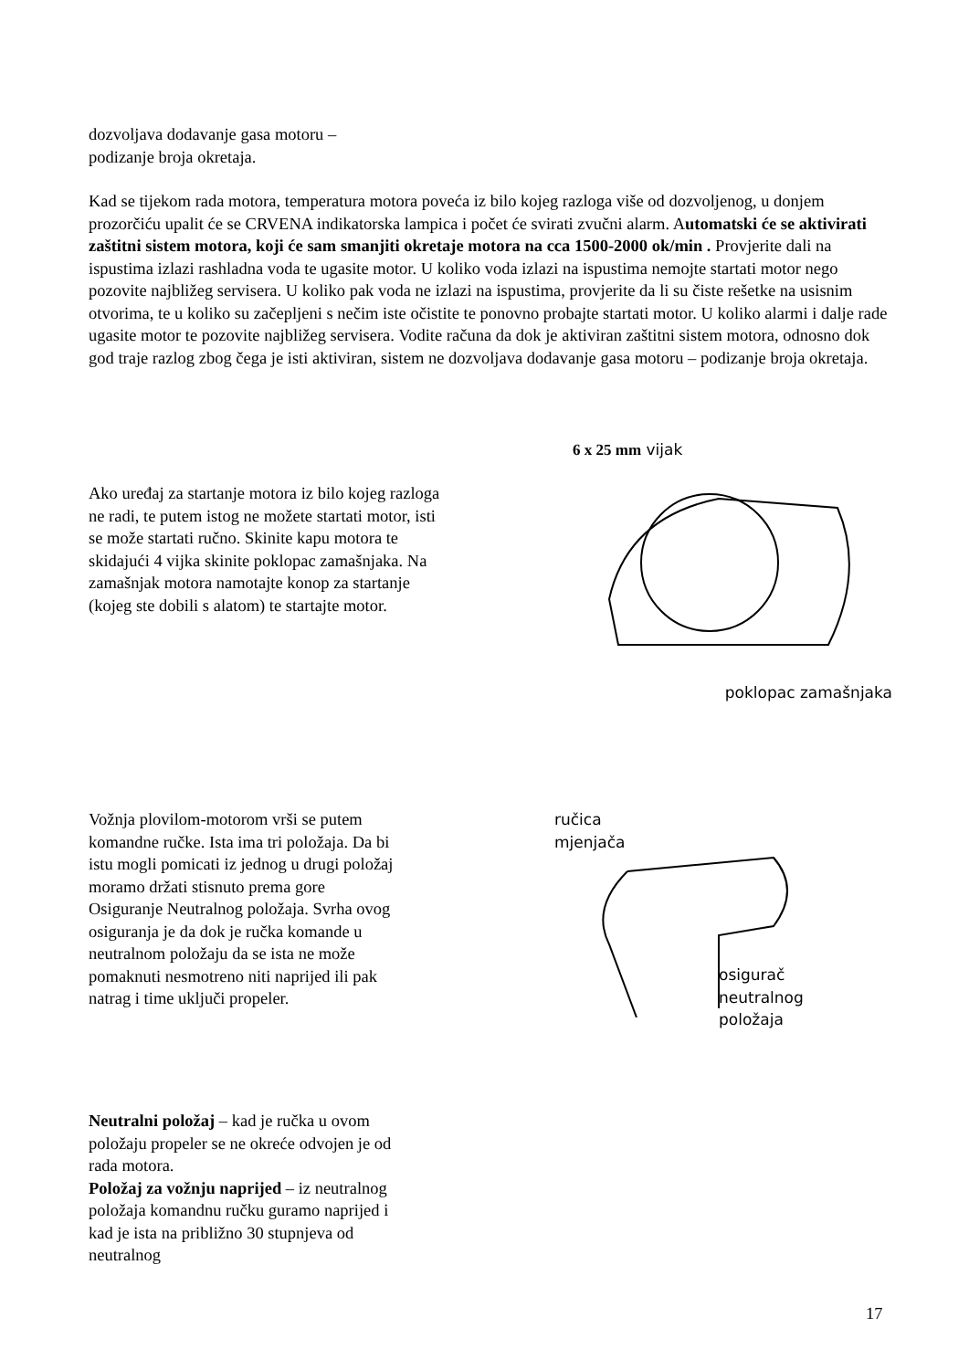dozvoljava dodavanje gasa motoru –
podizanje broja okretaja.
Kad se tijekom rada motora, temperatura motora poveća iz bilo kojeg razloga više od dozvoljenog, u donjem prozorčiću upalit će se CRVENA indikatorska lampica i počet će svirati zvučni alarm. Automatski će se aktivirati zaštitni sistem motora, koji će sam smanjiti okretaje motora na cca 1500-2000 ok/min . Provjerite dali na ispustima izlazi rashladna voda te ugasite motor. U koliko voda izlazi na ispustima nemojte startati motor nego pozovite najbližeg servisera. U koliko pak voda ne izlazi na ispustima, provjerite da li su čiste rešetke na usisnim otvorima, te u koliko su začepljeni s nečim iste očistite te ponovno probajte startati motor. U koliko alarmi i dalje rade ugasite motor te pozovite najbližeg servisera. Vodite računa da dok je aktiviran zaštitni sistem motora, odnosno dok god traje razlog zbog čega je isti aktiviran, sistem ne dozvoljava dodavanje gasa motoru – podizanje broja okretaja.
Ako uređaj za startanje motora iz bilo kojeg razloga ne radi, te putem istog ne možete startati motor, isti se može startati ručno. Skinite kapu motora te skidajući 4 vijka skinite poklopac zamašnjaka. Na zamašnjak motora namotajte konop za startanje (kojeg ste dobili s alatom) te startajte motor.
6 x 25 mm vijak
poklopac zamašnjaka
Vožnja plovilom-motorom vrši se putem komandne ručke. Ista ima tri položaja. Da bi istu mogli pomicati iz jednog u drugi položaj moramo držati stisnuto prema gore Osiguranje Neutralnog položaja. Svrha ovog osiguranja je da dok je ručka komande u neutralnom položaju da se ista ne može pomaknuti nesmotreno niti naprijed ili pak natrag i time uključi propeler.
ručica
mjenjača
osigurač
neutralnog
položaja
Neutralni položaj – kad je ručka u ovom položaju propeler se ne okreće odvojen je od rada motora.
Položaj za vožnju naprijed – iz neutralnog položaja komandnu ručku guramo naprijed i kad je ista na približno 30 stupnjeva od neutralnog
17